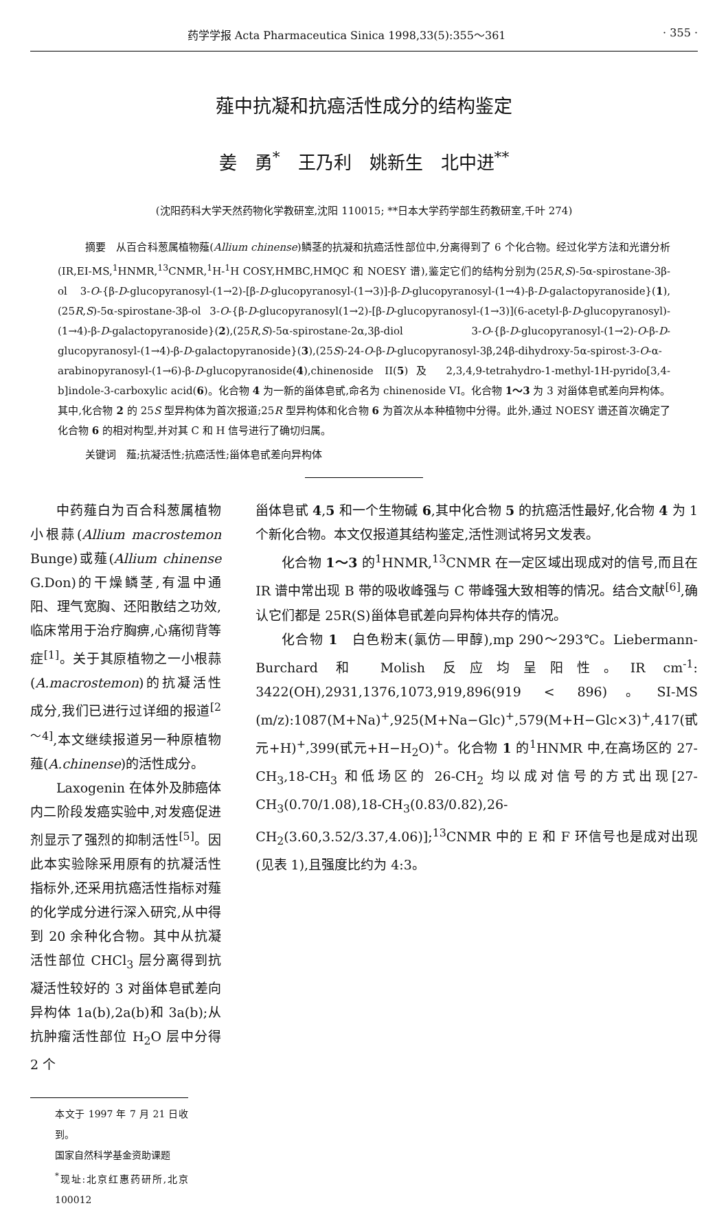药学学报 Acta Pharmaceutica Sinica 1998,33(5):355～361 · 355 ·
薤中抗凝和抗癌活性成分的结构鉴定
姜　勇<sup>*</sup>　王乃利　姚新生　北中进<sup>**</sup>
(沈阳药科大学天然药物化学教研室,沈阳 110015; **日本大学药学部生药教研室,千叶 274)
摘要　从百合科葱属植物薤(Allium chinense)鳞茎的抗凝和抗癌活性部位中,分离得到了 6 个化合物。经过化学方法和光谱分析(IR,EI-MS,<sup>1</sup>HNMR,<sup>13</sup>CNMR,<sup>1</sup>H-<sup>1</sup>H COSY,HMBC,HMQC 和 NOESY 谱),鉴定它们的结构分别为(25R,S)-5α-spirostane-3β-ol 3-O-{β-D-glucopyranosyl-(1→2)-[β-D-glucopyranosyl-(1→3)]-β-D-glucopyranosyl-(1→4)-β-D-galactopyranoside}(1),(25R,S)-5α-spirostane-3β-ol 3-O-{β-D-glucopyranosyl(1→2)-[β-D-glucopyranosyl-(1→3)](6-acetyl-β-D-glucopyranosyl)-(1→4)-β-D-galactopyranoside}(2),(25R,S)-5α-spirostane-2α,3β-diol 3-O-{β-D-glucopyranosyl-(1→2)-O-β-D-glucopyranosyl-(1→4)-β-D-galactopyranoside}(3),(25S)-24-O-β-D-glucopyranosyl-3β,24β-dihydroxy-5α-spirost-3-O-α-arabinopyranosyl-(1→6)-β-D-glucopyranoside(4),chinenoside II(5)及 2,3,4,9-tetrahydro-1-methyl-1H-pyrido[3,4-b]indole-3-carboxylic acid(6)。化合物 4 为一新的甾体皂甙,命名为 chinenoside VI。化合物 1～3 为 3 对甾体皂甙差向异构体。其中,化合物 2 的 25S 型异构体为首次报道;25R 型异构体和化合物 6 为首次从本种植物中分得。此外,通过 NOESY 谱还首次确定了化合物 6 的相对构型,并对其 C 和 H 信号进行了确切归属。
关键词　薤;抗凝活性;抗癌活性;甾体皂甙差向异构体
中药薤白为百合科葱属植物小根蒜(Allium macrostemon Bunge)或薤(Allium chinense G.Don)的干燥鳞茎,有温中通阳、理气宽胸、还阳散结之功效,临床常用于治疗胸痹,心痛彻背等症<sup>[1]</sup>。关于其原植物之一小根蒜(A.macrostemon)的抗凝活性成分,我们已进行过详细的报道<sup>[2～4]</sup>,本文继续报道另一种原植物薤(A.chinense)的活性成分。
Laxogenin 在体外及肺癌体内二阶段发癌实验中,对发癌促进剂显示了强烈的抑制活性<sup>[5]</sup>。因此本实验除采用原有的抗凝活性指标外,还采用抗癌活性指标对薤的化学成分进行深入研究,从中得到 20 余种化合物。其中从抗凝活性部位 CHCl<sub>3</sub> 层分离得到抗凝活性较好的 3 对甾体皂甙差向异构体 1a(b),2a(b)和 3a(b);从抗肿瘤活性部位 H<sub>2</sub>O 层中分得 2 个
本文于 1997 年 7 月 21 日收到。
国家自然科学基金资助课题
<sup>*</sup> 现址:北京红惠药研所,北京 100012
甾体皂甙 4,5 和一个生物碱 6,其中化合物 5 的抗癌活性最好,化合物 4 为 1 个新化合物。本文仅报道其结构鉴定,活性测试将另文发表。
化合物 1～3 的<sup>1</sup>HNMR,<sup>13</sup>CNMR 在一定区域出现成对的信号,而且在 IR 谱中常出现 B 带的吸收峰强与 C 带峰强大致相等的情况。结合文献<sup>[6]</sup>,确认它们都是 25R(S)甾体皂甙差向异构体共存的情况。
化合物 1　白色粉末(氯仿—甲醇),mp 290～293℃。Liebermann-Burchard 和 Molish 反应均呈阳性。IR cm<sup>-1</sup>: 3422(OH),2931,1376,1073,919,896(919 < 896)。SI-MS (m/z):1087(M+Na)<sup>+</sup>,925(M+Na−Glc)<sup>+</sup>,579(M+H−Glc×3)<sup>+</sup>,417(甙元+H)<sup>+</sup>,399(甙元+H−H<sub>2</sub>O)<sup>+</sup>。化合物 1 的<sup>1</sup>HNMR 中,在高场区的 27-CH<sub>3</sub>,18-CH<sub>3</sub> 和低场区的 26-CH<sub>2</sub> 均以成对信号的方式出现[27-CH<sub>3</sub>(0.70/1.08),18-CH<sub>3</sub>(0.83/0.82),26-CH<sub>2</sub>(3.60,3.52/3.37,4.06)];<sup>13</sup>CNMR 中的 E 和 F 环信号也是成对出现(见表 1),且强度比约为 4:3。